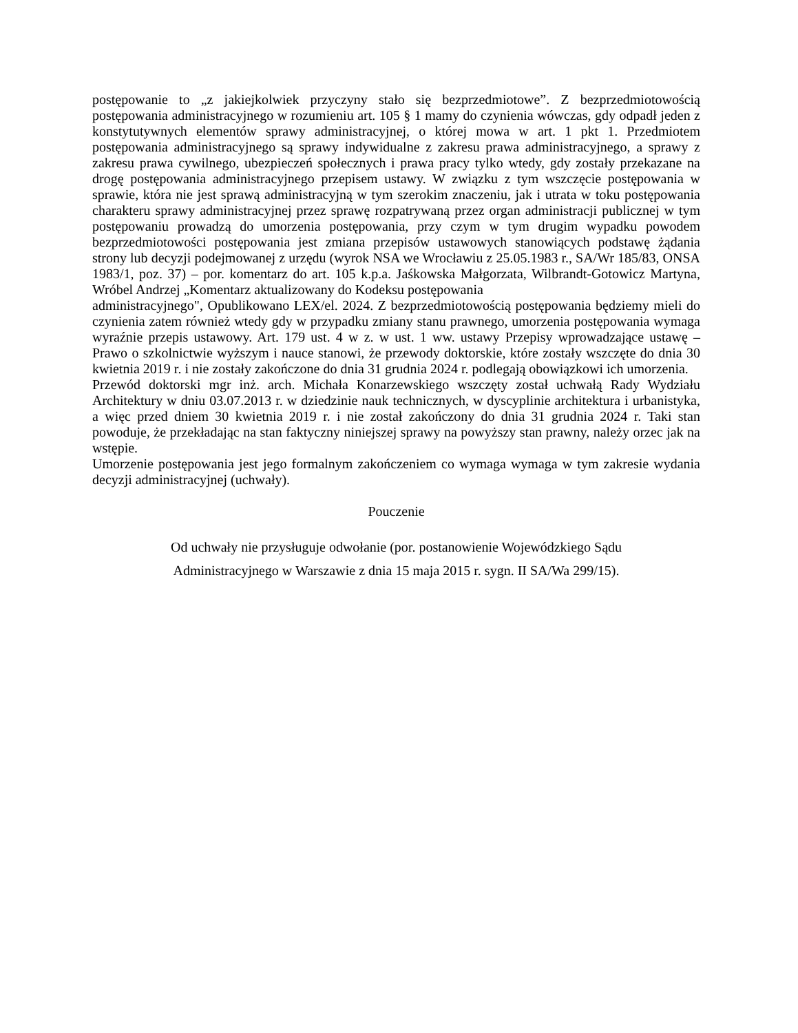postępowanie to „z jakiejkolwiek przyczyny stało się bezprzedmiotowe”. Z bezprzedmiotowością postępowania administracyjnego w rozumieniu art. 105 § 1 mamy do czynienia wówczas, gdy odpadł jeden z konstytutywnych elementów sprawy administracyjnej, o której mowa w art. 1 pkt 1. Przedmiotem postępowania administracyjnego są sprawy indywidualne z zakresu prawa administracyjnego, a sprawy z zakresu prawa cywilnego, ubezpieczeń społecznych i prawa pracy tylko wtedy, gdy zostały przekazane na drogę postępowania administracyjnego przepisem ustawy. W związku z tym wszczęcie postępowania w sprawie, która nie jest sprawą administracyjną w tym szerokim znaczeniu, jak i utrata w toku postępowania charakteru sprawy administracyjnej przez sprawę rozpatrywaną przez organ administracji publicznej w tym postępowaniu prowadzą do umorzenia postępowania, przy czym w tym drugim wypadku powodem bezprzedmiotowości postępowania jest zmiana przepisów ustawowych stanowiących podstawę żądania strony lub decyzji podejmowanej z urzędu (wyrok NSA we Wrocławiu z 25.05.1983 r., SA/Wr 185/83, ONSA 1983/1, poz. 37) – por. komentarz do art. 105 k.p.a. Jaśkowska Małgorzata, Wilbrandt-Gotowicz Martyna, Wróbel Andrzej „Komentarz aktualizowany do Kodeksu postępowania
administracyjnego", Opublikowano LEX/el. 2024. Z bezprzedmiotowością postępowania będziemy mieli do czynienia zatem również wtedy gdy w przypadku zmiany stanu prawnego, umorzenia postępowania wymaga wyraźnie przepis ustawowy. Art. 179 ust. 4 w z. w ust. 1 ww. ustawy Przepisy wprowadzające ustawę – Prawo o szkolnictwie wyższym i nauce stanowi, że przewody doktorskie, które zostały wszczęte do dnia 30 kwietnia 2019 r. i nie zostały zakończone do dnia 31 grudnia 2024 r. podlegają obowiązkowi ich umorzenia.
Przewód doktorski mgr inż. arch. Michała Konarzewskiego wszczęty został uchwałą Rady Wydziału Architektury w dniu 03.07.2013 r. w dziedzinie nauk technicznych, w dyscyplinie architektura i urbanistyka, a więc przed dniem 30 kwietnia 2019 r. i nie został zakończony do dnia 31 grudnia 2024 r. Taki stan powoduje, że przekładając na stan faktyczny niniejszej sprawy na powyższy stan prawny, należy orzec jak na wstępie.
Umorzenie postępowania jest jego formalnym zakończeniem co wymaga wymaga w tym zakresie wydania decyzji administracyjnej (uchwały).
Pouczenie
Od uchwały nie przysługuje odwołanie (por. postanowienie Wojewódzkiego Sądu
Administracyjnego w Warszawie z dnia 15 maja 2015 r. sygn. II SA/Wa 299/15).